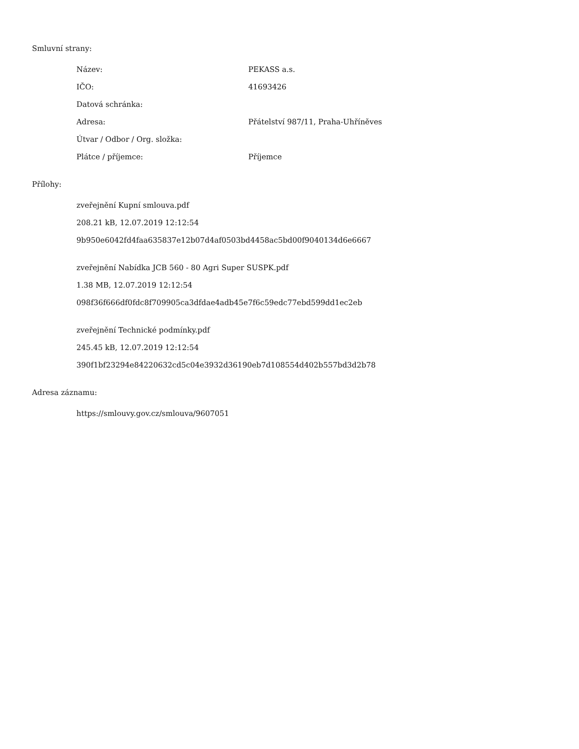Smluvní strany:
| Název: | PEKASS a.s. |
| IČO: | 41693426 |
| Datová schránka: | |
| Adresa: | Přátelství 987/11, Praha-Uhříněves |
| Útvar / Odbor / Org. složka: | |
| Plátce / příjemce: | Příjemce |
Přílohy:
zveřejnění Kupní smlouva.pdf
208.21 kB, 12.07.2019 12:12:54
9b950e6042fd4faa635837e12b07d4af0503bd4458ac5bd00f9040134d6e6667
zveřejnění Nabídka JCB 560 - 80 Agri Super SUSPK.pdf
1.38 MB, 12.07.2019 12:12:54
098f36f666df0fdc8f709905ca3dfdae4adb45e7f6c59edc77ebd599dd1ec2eb
zveřejnění Technické podmínky.pdf
245.45 kB, 12.07.2019 12:12:54
390f1bf23294e84220632cd5c04e3932d36190eb7d108554d402b557bd3d2b78
Adresa záznamu:
https://smlouvy.gov.cz/smlouva/9607051